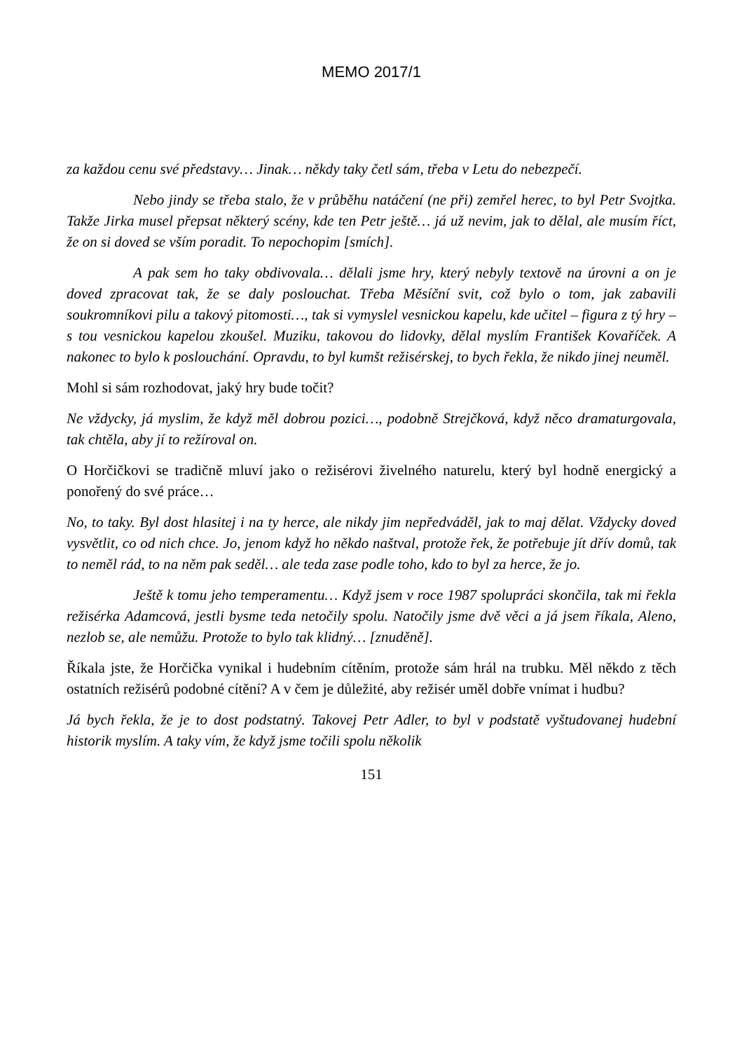MEMO 2017/1
za každou cenu své představy… Jinak… někdy taky četl sám, třeba v Letu do nebezpečí.
Nebo jindy se třeba stalo, že v průběhu natáčení (ne při) zemřel herec, to byl Petr Svojtka. Takže Jirka musel přepsat některý scény, kde ten Petr ještě… já už nevim, jak to dělal, ale musím říct, že on si doved se vším poradit. To nepochopim [smích].
A pak sem ho taky obdivovala… dělali jsme hry, který nebyly textově na úrovni a on je doved zpracovat tak, že se daly poslouchat. Třeba Měsíční svit, což bylo o tom, jak zabavili soukromníkovi pilu a takový pitomosti…, tak si vymyslel vesnickou kapelu, kde učitel – figura z tý hry – s tou vesnickou kapelou zkoušel. Muziku, takovou do lidovky, dělal myslím František Kovaříček. A nakonec to bylo k poslouchání. Opravdu, to byl kumšt režisérskej, to bych řekla, že nikdo jinej neuměl.
Mohl si sám rozhodovat, jaký hry bude točit?
Ne vždycky, já myslim, že když měl dobrou pozici…, podobně Strejčková, když něco dramaturgovala, tak chtěla, aby jí to režíroval on.
O Horčičkovi se tradičně mluví jako o režisérovi živelného naturelu, který byl hodně energický a ponořený do své práce…
No, to taky. Byl dost hlasitej i na ty herce, ale nikdy jim nepředváděl, jak to maj dělat. Vždycky doved vysvětlit, co od nich chce. Jo, jenom když ho někdo naštval, protože řek, že potřebuje jít dřív domů, tak to neměl rád, to na něm pak seděl… ale teda zase podle toho, kdo to byl za herce, že jo.
Ještě k tomu jeho temperamentu… Když jsem v roce 1987 spolupráci skončila, tak mi řekla režisérka Adamcová, jestli bysme teda netočily spolu. Natočily jsme dvě věci a já jsem říkala, Aleno, nezlob se, ale nemůžu. Protože to bylo tak klidný… [znuděně].
Říkala jste, že Horčička vynikal i hudebním cítěním, protože sám hrál na trubku. Měl někdo z těch ostatních režisérů podobné cítění? A v čem je důležité, aby režisér uměl dobře vnímat i hudbu?
Já bych řekla, že je to dost podstatný. Takovej Petr Adler, to byl v podstatě vyštudovanej hudební historik myslím. A taky vím, že když jsme točili spolu několik
151